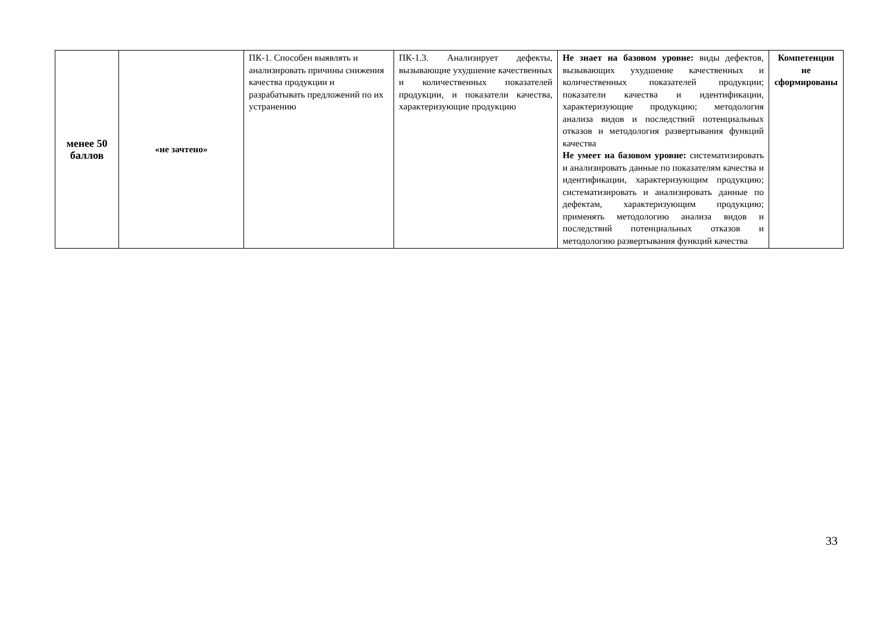| менее 50 баллов | «не зачтено» | ПК-1. Способен выявлять и анализировать причины снижения качества продукции и разрабатывать предложений по их устранению | ПК-1.3. Анализирует дефекты, вызывающие ухудшение качественных и количественных показателей продукции, и показатели качества, характеризующие продукцию | Не знает на базовом уровне: виды дефектов, вызывающих ухудшение качественных и количественных показателей продукции; показатели качества и идентификации, характеризующие продукцию; методология анализа видов и последствий потенциальных отказов и методология развертывания функций качества Не умеет на базовом уровне: систематизировать и анализировать данные по показателям качества и идентификации, характеризующим продукцию; систематизировать и анализировать данные по дефектам, характеризующим продукцию; применять методологию анализа видов и последствий потенциальных отказов и методологию развертывания функций качества | Компетенции не сформированы |
33